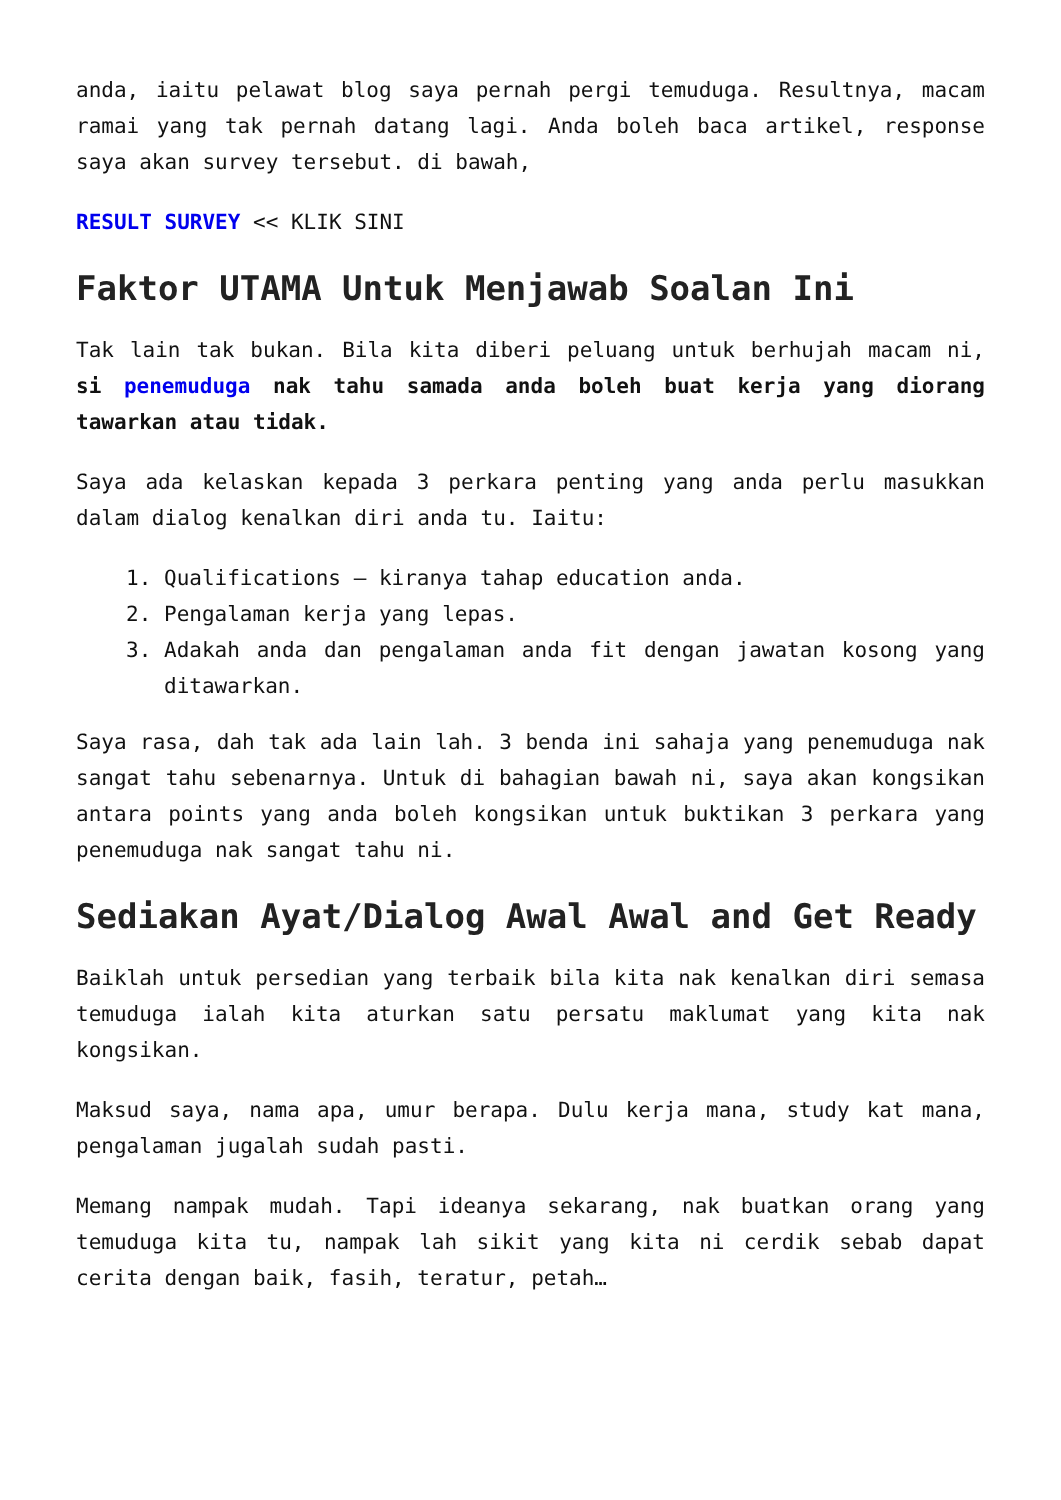anda, iaitu pelawat blog saya pernah pergi temuduga. Resultnya, macam ramai yang tak pernah datang lagi. Anda boleh baca artikel, response saya akan survey tersebut. di bawah,
RESULT SURVEY << KLIK SINI
Faktor UTAMA Untuk Menjawab Soalan Ini
Tak lain tak bukan. Bila kita diberi peluang untuk berhujah macam ni, si penemuduga nak tahu samada anda boleh buat kerja yang diorang tawarkan atau tidak.
Saya ada kelaskan kepada 3 perkara penting yang anda perlu masukkan dalam dialog kenalkan diri anda tu. Iaitu:
1. Qualifications – kiranya tahap education anda.
2. Pengalaman kerja yang lepas.
3. Adakah anda dan pengalaman anda fit dengan jawatan kosong yang ditawarkan.
Saya rasa, dah tak ada lain lah. 3 benda ini sahaja yang penemuduga nak sangat tahu sebenarnya. Untuk di bahagian bawah ni, saya akan kongsikan antara points yang anda boleh kongsikan untuk buktikan 3 perkara yang penemuduga nak sangat tahu ni.
Sediakan Ayat/Dialog Awal Awal and Get Ready
Baiklah untuk persedian yang terbaik bila kita nak kenalkan diri semasa temuduga ialah kita aturkan satu persatu maklumat yang kita nak kongsikan.
Maksud saya, nama apa, umur berapa. Dulu kerja mana, study kat mana, pengalaman jugalah sudah pasti.
Memang nampak mudah. Tapi ideanya sekarang, nak buatkan orang yang temuduga kita tu, nampak lah sikit yang kita ni cerdik sebab dapat cerita dengan baik, fasih, teratur, petah…